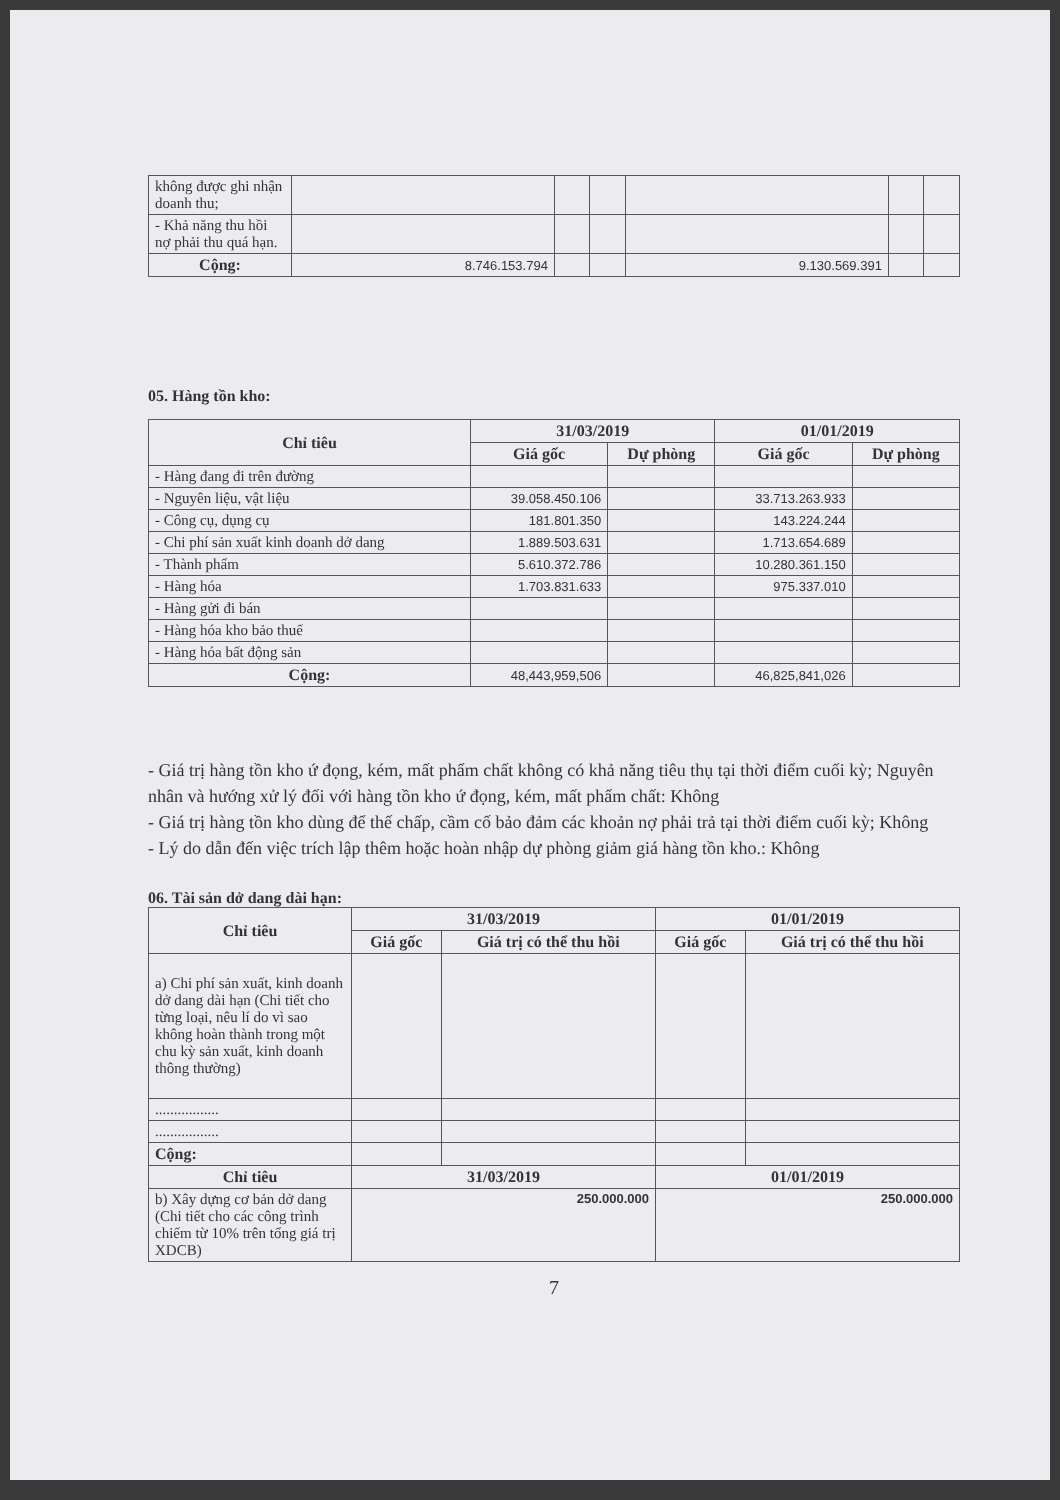| không được ghi nhận doanh thu; | | | | | | |
| - Khả năng thu hồi nợ phải thu quá hạn. | | | | | | |
| Cộng: | 8.746.153.794 | | | 9.130.569.391 | | |
05. Hàng tồn kho:
| Chỉ tiêu | 31/03/2019 | | 01/01/2019 | |
| --- | --- | --- | --- | --- |
| | Giá gốc | Dự phòng | Giá gốc | Dự phòng |
| - Hàng đang đi trên đường | | | | |
| - Nguyên liệu, vật liệu | 39.058.450.106 | | 33.713.263.933 | |
| - Công cụ, dụng cụ | 181.801.350 | | 143.224.244 | |
| - Chi phí sản xuất kinh doanh dở dang | 1.889.503.631 | | 1.713.654.689 | |
| - Thành phẩm | 5.610.372.786 | | 10.280.361.150 | |
| - Hàng hóa | 1.703.831.633 | | 975.337.010 | |
| - Hàng gửi đi bán | | | | |
| - Hàng hóa kho bảo thuế | | | | |
| - Hàng hóa bất động sản | | | | |
| Cộng: | 48,443,959,506 | | 46,825,841,026 | |
- Giá trị hàng tồn kho ứ đọng, kém, mất phẩm chất không có khả năng tiêu thụ tại thời điểm cuối kỳ; Nguyên nhân và hướng xử lý đối với hàng tồn kho ứ đọng, kém, mất phẩm chất: Không
- Giá trị hàng tồn kho dùng để thế chấp, cầm cố bảo đảm các khoản nợ phải trả tại thời điểm cuối kỳ; Không
- Lý do dẫn đến việc trích lập thêm hoặc hoàn nhập dự phòng giảm giá hàng tồn kho.: Không
06. Tài sản dở dang dài hạn:
| Chỉ tiêu | 31/03/2019 | | 01/01/2019 | |
| --- | --- | --- | --- | --- |
| | Giá gốc | Giá trị có thể thu hồi | Giá gốc | Giá trị có thể thu hồi |
| a) Chi phí sản xuất, kinh doanh dở dang dài hạn (Chi tiết cho từng loại, nêu lí do vì sao không hoàn thành trong một chu kỳ sản xuất, kinh doanh thông thường) | | | | |
| ................. | | | | |
| ................. | | | | |
| Cộng: | | | | |
| Chỉ tiêu | 31/03/2019 | | 01/01/2019 | |
| b) Xây dựng cơ bản dở dang (Chi tiết cho các công trình chiếm từ 10% trên tổng giá trị XDCB) | 250.000.000 | | 250.000.000 | |
7